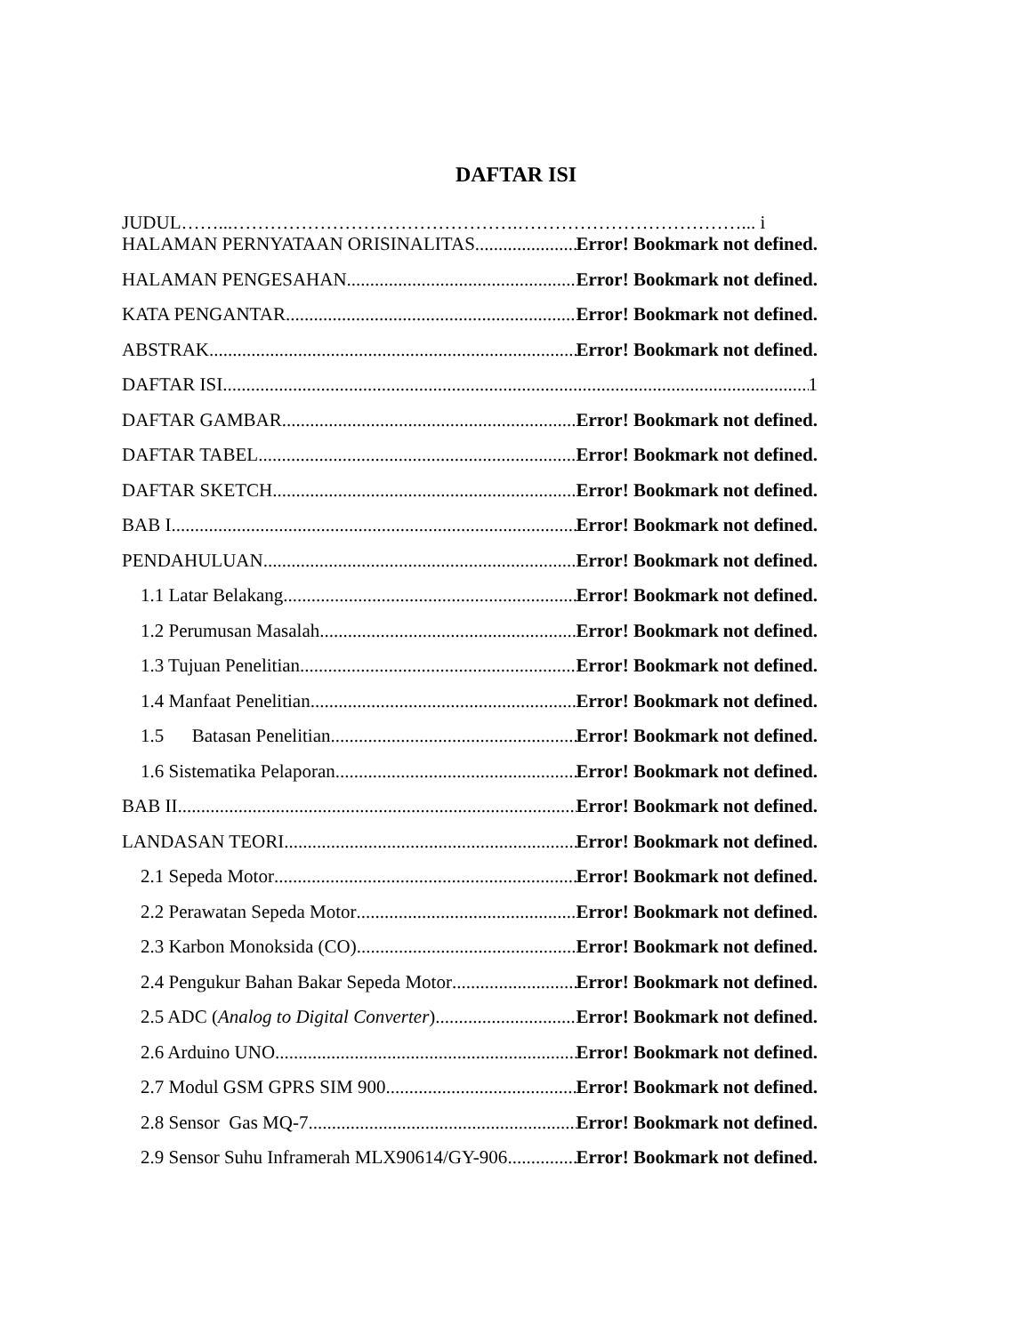DAFTAR ISI
JUDUL……...……………………………………….………………………………... i
HALAMAN PERNYATAAN ORISINALITAS Error! Bookmark not defined.
HALAMAN PENGESAHAN Error! Bookmark not defined.
KATA PENGANTAR Error! Bookmark not defined.
ABSTRAK Error! Bookmark not defined.
DAFTAR ISI 1
DAFTAR GAMBAR Error! Bookmark not defined.
DAFTAR TABEL Error! Bookmark not defined.
DAFTAR SKETCH Error! Bookmark not defined.
BAB I Error! Bookmark not defined.
PENDAHULUAN Error! Bookmark not defined.
1.1 Latar Belakang Error! Bookmark not defined.
1.2 Perumusan Masalah Error! Bookmark not defined.
1.3 Tujuan Penelitian Error! Bookmark not defined.
1.4 Manfaat Penelitian Error! Bookmark not defined.
1.5 Batasan Penelitian Error! Bookmark not defined.
1.6 Sistematika Pelaporan Error! Bookmark not defined.
BAB II Error! Bookmark not defined.
LANDASAN TEORI Error! Bookmark not defined.
2.1 Sepeda Motor Error! Bookmark not defined.
2.2 Perawatan Sepeda Motor Error! Bookmark not defined.
2.3 Karbon Monoksida (CO) Error! Bookmark not defined.
2.4 Pengukur Bahan Bakar Sepeda Motor Error! Bookmark not defined.
2.5 ADC (Analog to Digital Converter) Error! Bookmark not defined.
2.6 Arduino UNO Error! Bookmark not defined.
2.7 Modul GSM GPRS SIM 900 Error! Bookmark not defined.
2.8 Sensor Gas MQ-7 Error! Bookmark not defined.
2.9 Sensor Suhu Inframerah MLX90614/GY-906 Error! Bookmark not defined.